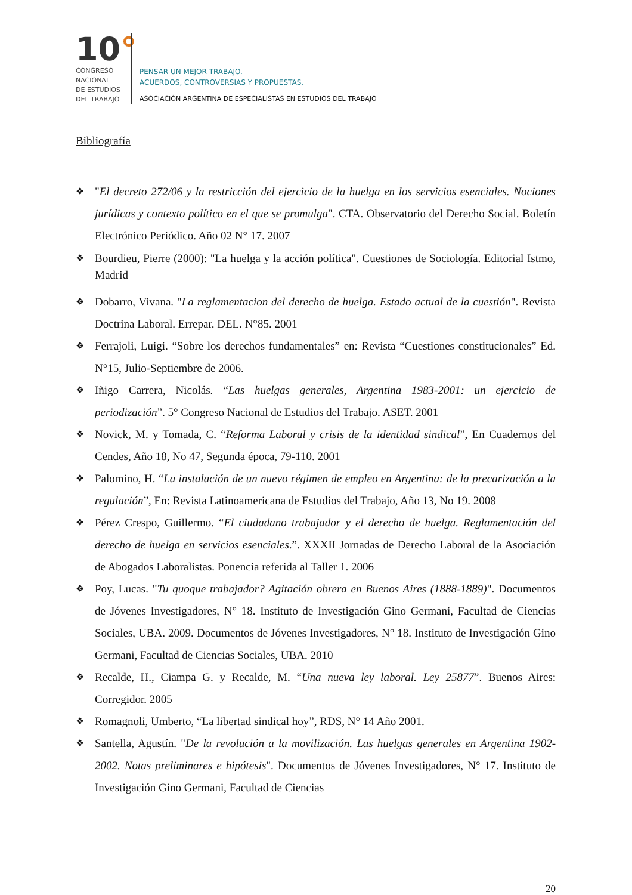10°
CONGRESO
NACIONAL
DE ESTUDIOS
DEL TRABAJO
PENSAR UN MEJOR TRABAJO.
ACUERDOS, CONTROVERSIAS Y PROPUESTAS.
ASOCIACIÓN ARGENTINA DE ESPECIALISTAS EN ESTUDIOS DEL TRABAJO
Bibliografía
❖ "El decreto 272/06 y la restricción del ejercicio de la huelga en los servicios esenciales. Nociones jurídicas y contexto político en el que se promulga". CTA. Observatorio del Derecho Social. Boletín Electrónico Periódico. Año 02 N° 17. 2007
❖ Bourdieu, Pierre (2000): "La huelga y la acción política". Cuestiones de Sociología. Editorial Istmo, Madrid
❖ Dobarro, Vivana. "La reglamentacion del derecho de huelga. Estado actual de la cuestión". Revista Doctrina Laboral. Errepar. DEL. N°85. 2001
❖ Ferrajoli, Luigi. “Sobre los derechos fundamentales” en: Revista “Cuestiones constitucionales” Ed. N°15, Julio-Septiembre de 2006.
❖ Iñigo Carrera, Nicolás. “Las huelgas generales, Argentina 1983-2001: un ejercicio de periodización”. 5° Congreso Nacional de Estudios del Trabajo. ASET. 2001
❖ Novick, M. y Tomada, C. “Reforma Laboral y crisis de la identidad sindical”, En Cuadernos del Cendes, Año 18, No 47, Segunda época, 79-110. 2001
❖ Palomino, H. “La instalación de un nuevo régimen de empleo en Argentina: de la precarización a la regulación”, En: Revista Latinoamericana de Estudios del Trabajo, Año 13, No 19. 2008
❖ Pérez Crespo, Guillermo. “El ciudadano trabajador y el derecho de huelga. Reglamentación del derecho de huelga en servicios esenciales.”. XXXII Jornadas de Derecho Laboral de la Asociación de Abogados Laboralistas. Ponencia referida al Taller 1. 2006
❖ Poy, Lucas. "Tu quoque trabajador? Agitación obrera en Buenos Aires (1888-1889)". Documentos de Jóvenes Investigadores, N° 18. Instituto de Investigación Gino Germani, Facultad de Ciencias Sociales, UBA. 2009. Documentos de Jóvenes Investigadores, N° 18. Instituto de Investigación Gino Germani, Facultad de Ciencias Sociales, UBA. 2010
❖ Recalde, H., Ciampa G. y Recalde, M. “Una nueva ley laboral. Ley 25877”. Buenos Aires: Corregidor. 2005
❖ Romagnoli, Umberto, “La libertad sindical hoy”, RDS, N° 14 Año 2001.
❖ Santella, Agustín. "De la revolución a la movilización. Las huelgas generales en Argentina 1902-2002. Notas preliminares e hipótesis". Documentos de Jóvenes Investigadores, N° 17. Instituto de Investigación Gino Germani, Facultad de Ciencias
20